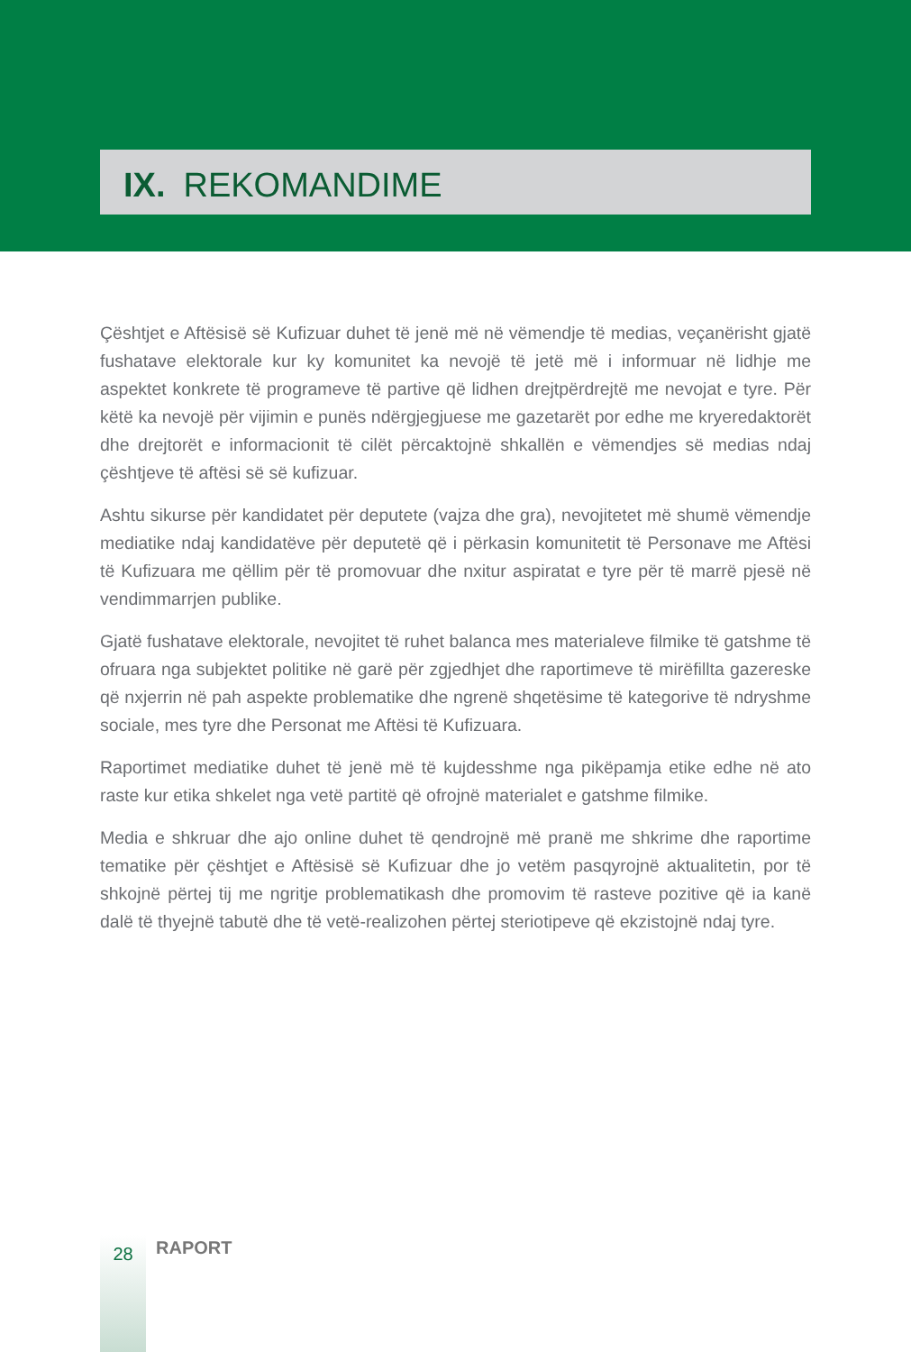IX. REKOMANDIME
Çështjet e Aftësisë së Kufizuar duhet të jenë më në vëmendje të medias, veçanërisht gjatë fushatave elektorale kur ky komunitet ka nevojë të jetë më i informuar në lidhje me aspektet konkrete të programeve të partive që lidhen drejtpërdrejtë me nevojat e tyre. Për këtë ka nevojë për vijimin e punës ndërgjegjuese me gazetarët por edhe me kryeredaktorët dhe drejtorët e informacionit të cilët përcaktojnë shkallën e vëmendjes së medias ndaj çështjeve të aftësi së së kufizuar.
Ashtu sikurse për kandidatet për deputete (vajza dhe gra), nevojitetet më shumë vëmendje mediatike ndaj kandidatëve për deputetë që i përkasin komunitetit të Personave me Aftësi të Kufizuara me qëllim për të promovuar dhe nxitur aspiratat e tyre për të marrë pjesë në vendimmarrjen publike.
Gjatë fushatave elektorale, nevojitet të ruhet balanca mes materialeve filmike të gatshme të ofruara nga subjektet politike në garë për zgjedhjet dhe raportimeve të mirëfillta gazereske që nxjerrin në pah aspekte problematike dhe ngrenë shqetësime të kategorive të ndryshme sociale, mes tyre dhe Personat me Aftësi të Kufizuara.
Raportimet mediatike duhet të jenë më të kujdesshme nga pikëpamja etike edhe në ato raste kur etika shkelet nga vetë partitë që ofrojnë materialet e gatshme filmike.
Media e shkruar dhe ajo online duhet të qendrojnë më pranë me shkrime dhe raportime tematike për çështjet e Aftësisë së Kufizuar dhe jo vetëm pasqyrojnë aktualitetin, por të shkojnë përtej tij me ngritje problematikash dhe promovim të rasteve pozitive që ia kanë dalë të thyejnë tabutë dhe të vetë-realizohen përtej steriotipeve që ekzistojnë ndaj tyre.
28
RAPORT